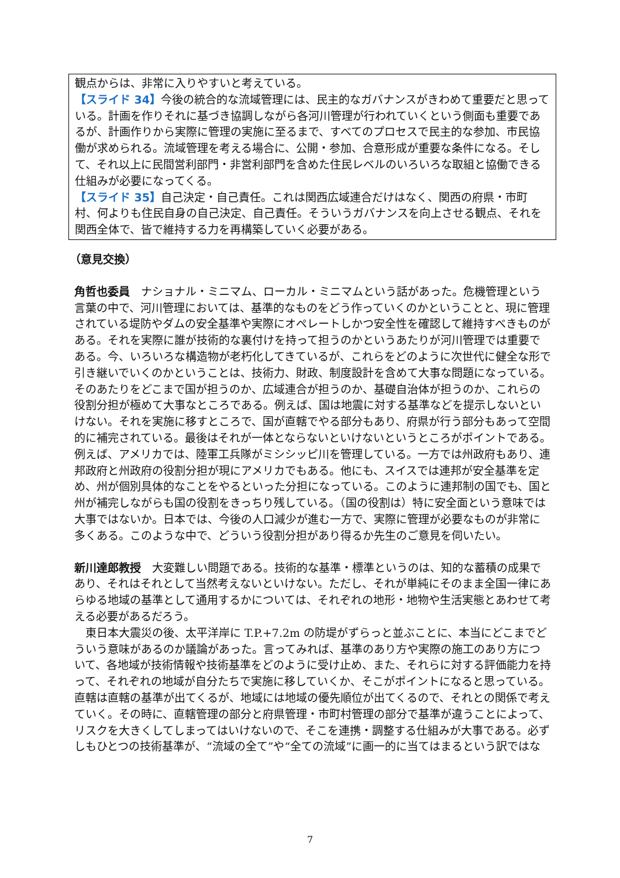観点からは、非常に入りやすいと考えている。
【スライド 34】今後の統合的な流域管理には、民主的なガバナンスがきわめて重要だと思っている。計画を作りそれに基づき協調しながら各河川管理が行われていくという側面も重要であるが、計画作りから実際に管理の実施に至るまで、すべてのプロセスで民主的な参加、市民協働が求められる。流域管理を考える場合に、公開・参加、合意形成が重要な条件になる。そして、それ以上に民間営利部門・非営利部門を含めた住民レベルのいろいろな取組と協働できる仕組みが必要になってくる。
【スライド 35】自己決定・自己責任。これは関西広域連合だけはなく、関西の府県・市町村、何よりも住民自身の自己決定、自己責任。そういうガバナンスを向上させる観点、それを関西全体で、皆で維持する力を再構築していく必要がある。
（意見交換）
角哲也委員　ナショナル・ミニマム、ローカル・ミニマムという話があった。危機管理という言葉の中で、河川管理においては、基準的なものをどう作っていくのかということと、現に管理されている堤防やダムの安全基準や実際にオペレートしかつ安全性を確認して維持すべきものがある。それを実際に誰が技術的な裏付けを持って担うのかというあたりが河川管理では重要である。今、いろいろな構造物が老朽化してきているが、これらをどのように次世代に健全な形で引き継いでいくのかということは、技術力、財政、制度設計を含めて大事な問題になっている。そのあたりをどこまで国が担うのか、広域連合が担うのか、基礎自治体が担うのか、これらの役割分担が極めて大事なところである。例えば、国は地震に対する基準などを提示しないといけない。それを実施に移すところで、国が直轄でやる部分もあり、府県が行う部分もあって空間的に補完されている。最後はそれが一体とならないといけないというところがポイントである。例えば、アメリカでは、陸軍工兵隊がミシシッピ川を管理している。一方では州政府もあり、連邦政府と州政府の役割分担が現にアメリカでもある。他にも、スイスでは連邦が安全基準を定め、州が個別具体的なことをやるといった分担になっている。このように連邦制の国でも、国と州が補完しながらも国の役割をきっちり残している。（国の役割は）特に安全面という意味では大事ではないか。日本では、今後の人口減少が進む一方で、実際に管理が必要なものが非常に多くある。このような中で、どういう役割分担があり得るか先生のご意見を伺いたい。
新川達郎教授　大変難しい問題である。技術的な基準・標準というのは、知的な蓄積の成果であり、それはそれとして当然考えないといけない。ただし、それが単純にそのまま全国一律にあらゆる地域の基準として通用するかについては、それぞれの地形・地物や生活実態とあわせて考える必要があるだろう。
　東日本大震災の後、太平洋岸に T.P.+7.2m の防堤がずらっと並ぶことに、本当にどこまでどういう意味があるのか議論があった。言ってみれば、基準のあり方や実際の施工のあり方について、各地域が技術情報や技術基準をどのように受け止め、また、それらに対する評価能力を持って、それぞれの地域が自分たちで実施に移していくか、そこがポイントになると思っている。直轄は直轄の基準が出てくるが、地域には地域の優先順位が出てくるので、それとの関係で考えていく。その時に、直轄管理の部分と府県管理・市町村管理の部分で基準が違うことによって、リスクを大きくしてしまってはいけないので、そこを連携・調整する仕組みが大事である。必ずしもひとつの技術基準が、“流域の全て”や“全ての流域”に画一的に当てはまるという訳ではな
7